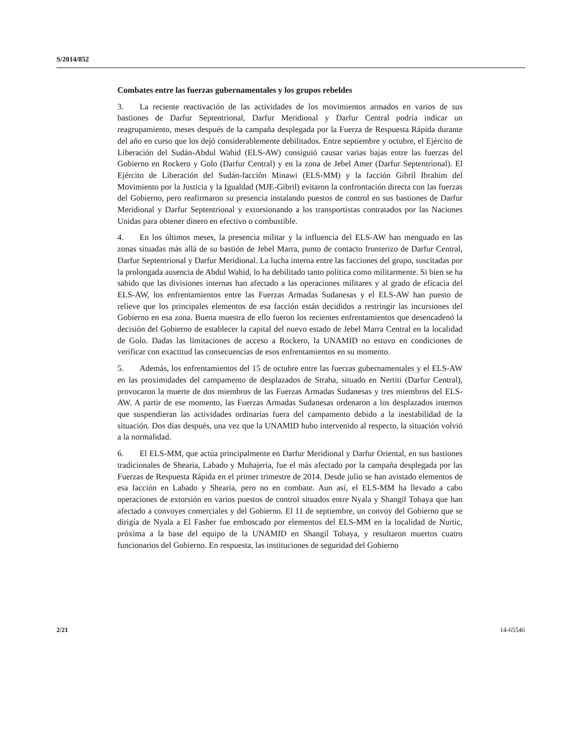S/2014/852
Combates entre las fuerzas gubernamentales y los grupos rebeldes
3. La reciente reactivación de las actividades de los movimientos armados en varios de sus bastiones de Darfur Septentrional, Darfur Meridional y Darfur Central podría indicar un reagrupamiento, meses después de la campaña desplegada por la Fuerza de Respuesta Rápida durante del año en curso que los dejó considerablemente debilitados. Entre septiembre y octubre, el Ejército de Liberación del Sudán-Abdul Wahid (ELS-AW) consiguió causar varias bajas entre las fuerzas del Gobierno en Rockero y Golo (Darfur Central) y en la zona de Jebel Amer (Darfur Septentrional). El Ejército de Liberación del Sudán-facción Minawi (ELS-MM) y la facción Gibril Ibrahim del Movimiento por la Justicia y la Igualdad (MJE-Gibril) evitaron la confrontación directa con las fuerzas del Gobierno, pero reafirmaron su presencia instalando puestos de control en sus bastiones de Darfur Meridional y Darfur Septentrional y extorsionando a los transportistas contratados por las Naciones Unidas para obtener dinero en efectivo o combustible.
4. En los últimos meses, la presencia militar y la influencia del ELS-AW han menguado en las zonas situadas más allá de su bastión de Jebel Marra, punto de contacto fronterizo de Darfur Central, Darfur Septentrional y Darfur Meridional. La lucha interna entre las facciones del grupo, suscitadas por la prolongada ausencia de Abdul Wahid, lo ha debilitado tanto política como militarmente. Si bien se ha sabido que las divisiones internas han afectado a las operaciones militares y al grado de eficacia del ELS-AW, los enfrentamientos entre las Fuerzas Armadas Sudanesas y el ELS-AW han puesto de relieve que los principales elementos de esa facción están decididos a restringir las incursiones del Gobierno en esa zona. Buena muestra de ello fueron los recientes enfrentamientos que desencadenó la decisión del Gobierno de establecer la capital del nuevo estado de Jebel Marra Central en la localidad de Golo. Dadas las limitaciones de acceso a Rockero, la UNAMID no estuvo en condiciones de verificar con exactitud las consecuencias de esos enfrentamientos en su momento.
5. Además, los enfrentamientos del 15 de octubre entre las fuerzas gubernamentales y el ELS-AW en las proximidades del campamento de desplazados de Straha, situado en Nertiti (Darfur Central), provocaron la muerte de dos miembros de las Fuerzas Armadas Sudanesas y tres miembros del ELS-AW. A partir de ese momento, las Fuerzas Armadas Sudanesas ordenaron a los desplazados internos que suspendieran las actividades ordinarias fuera del campamento debido a la inestabilidad de la situación. Dos días después, una vez que la UNAMID hubo intervenido al respecto, la situación volvió a la normalidad.
6. El ELS-MM, que actúa principalmente en Darfur Meridional y Darfur Oriental, en sus bastiones tradicionales de Shearia, Labado y Muhajeria, fue el más afectado por la campaña desplegada por las Fuerzas de Respuesta Rápida en el primer trimestre de 2014. Desde julio se han avistado elementos de esa facción en Labado y Shearia, pero no en combate. Aun así, el ELS-MM ha llevado a cabo operaciones de extorsión en varios puestos de control situados entre Nyala y Shangil Tobaya que han afectado a convoyes comerciales y del Gobierno. El 11 de septiembre, un convoy del Gobierno que se dirigía de Nyala a El Fasher fue emboscado por elementos del ELS-MM en la localidad de Nurtic, próxima a la base del equipo de la UNAMID en Shangil Tobaya, y resultaron muertos cuatro funcionarios del Gobierno. En respuesta, las instituciones de seguridad del Gobierno
2/21 14-65546